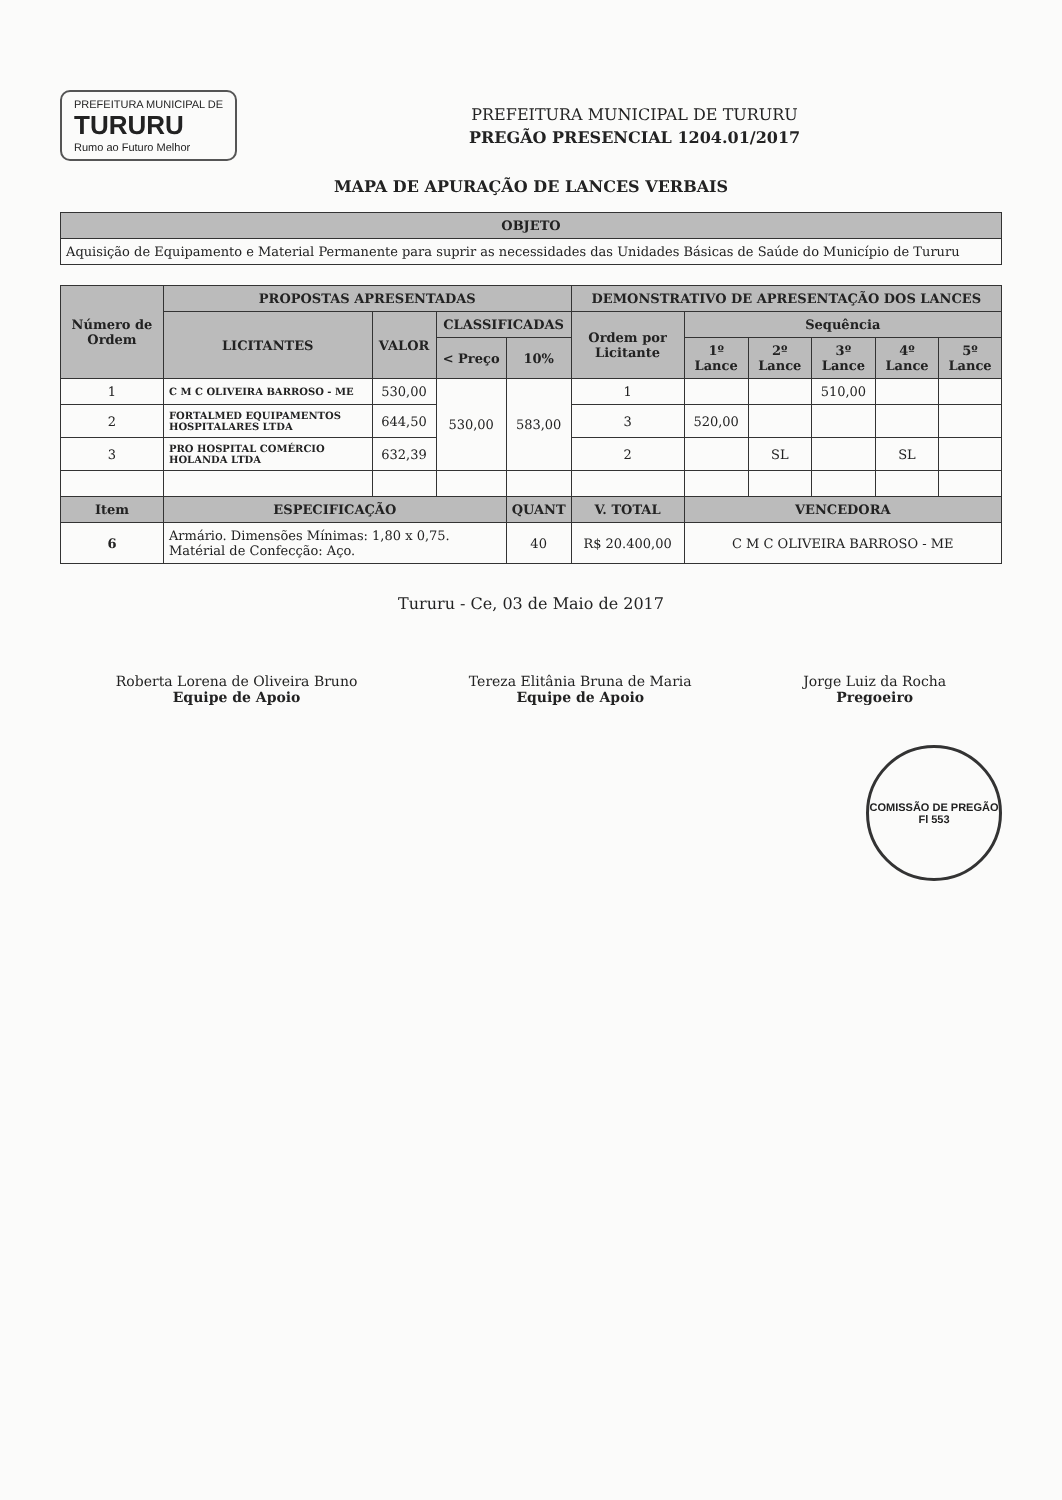PREFEITURA MUNICIPAL DE
TURURU
Rumo ao Futuro Melhor
PREFEITURA MUNICIPAL DE TURURU
PREGÃO PRESENCIAL 1204.01/2017
MAPA DE APURAÇÃO DE LANCES VERBAIS
| OBJETO |
| --- |
| Aquisição de Equipamento e Material Permanente para suprir as necessidades das Unidades Básicas de Saúde do Município de Tururu |
| Número de Ordem | PROPOSTAS APRESENTADAS | | | | DEMONSTRATIVO DE APRESENTAÇÃO DOS LANCES | | | | | |
| --- | --- | --- | --- | --- | --- | --- | --- | --- | --- | --- |
| | LICITANTES | VALOR | CLASSIFICADAS | | Ordem por Licitante | Sequência | | | | |
| | | | < Preço | 10% | | 1º Lance | 2º Lance | 3º Lance | 4º Lance | 5º Lance |
| 1 | C M C OLIVEIRA BARROSO - ME | 530,00 | 530,00 | 583,00 | 1 | | | 510,00 | | |
| 2 | FORTALMED EQUIPAMENTOS HOSPITALARES LTDA | 644,50 | | | 3 | 520,00 | | | | |
| 3 | PRO HOSPITAL COMÉRCIO HOLANDA LTDA | 632,39 | | | 2 | | SL | | SL | |
| Item | ESPECIFICAÇÃO | | | QUANT | V. TOTAL | VENCEDORA | | | | |
| 6 | Armário. Dimensões Mínimas: 1,80 x 0,75. Matérial de Confecção: Aço. | | | 40 | R$ 20.400,00 | C M C OLIVEIRA BARROSO - ME | | | | |
Tururu - Ce, 03 de Maio de 2017
Roberta Lorena de Oliveira Bruno
Equipe de Apoio
Tereza Elitânia Bruna de Maria
Equipe de Apoio
Jorge Luiz da Rocha
Pregoeiro
COMISSÃO DE PREGÃO
Fl 553